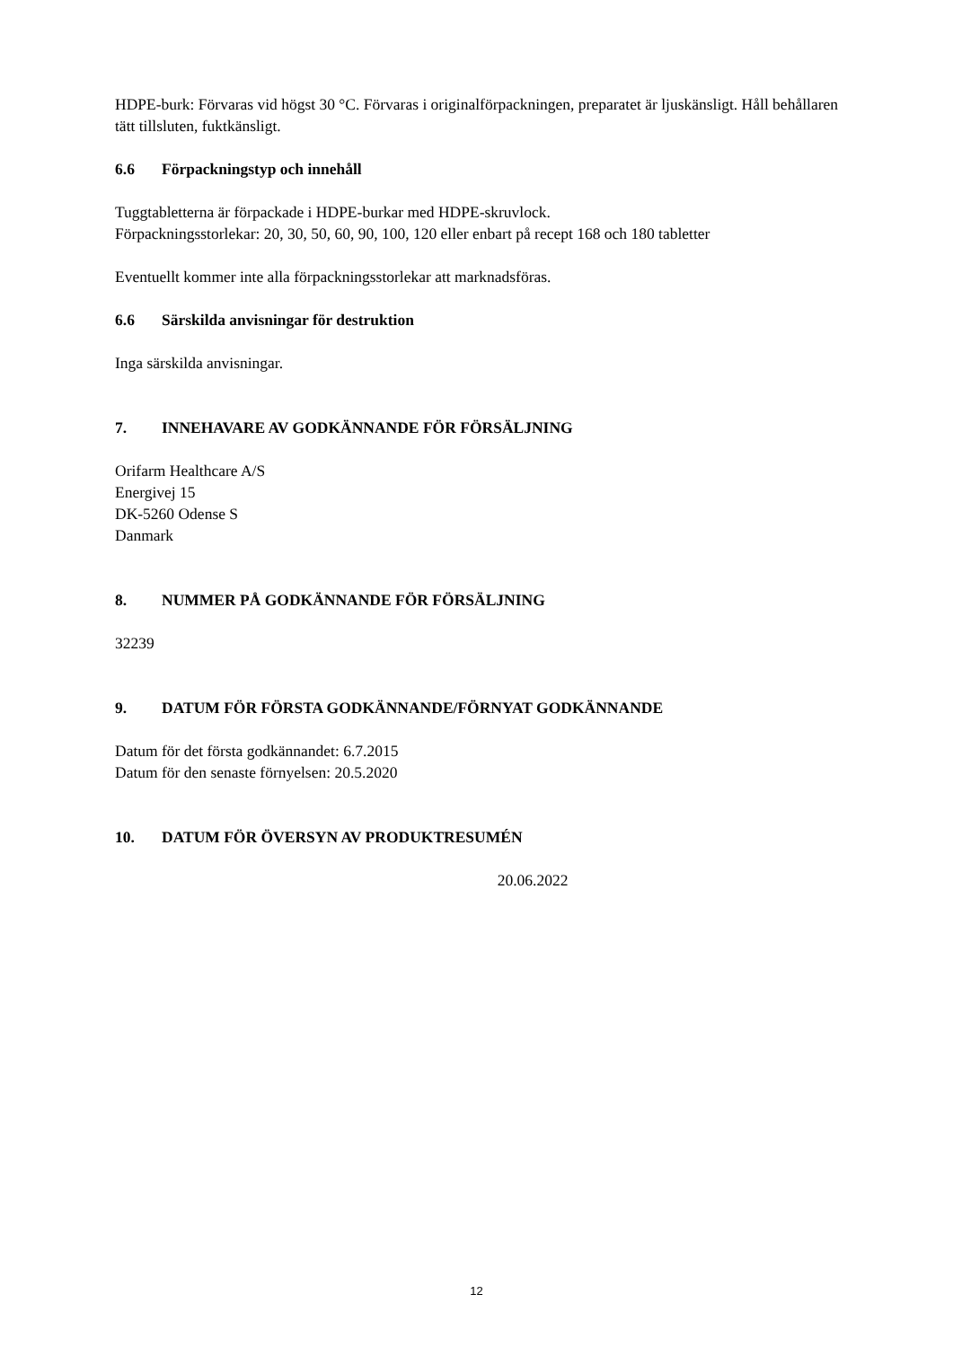HDPE-burk: Förvaras vid högst 30 °C. Förvaras i originalförpackningen, preparatet är ljuskänsligt. Håll behållaren tätt tillsluten, fuktkänsligt.
6.6 Förpackningstyp och innehåll
Tuggtabletterna är förpackade i HDPE-burkar med HDPE-skruvlock.
Förpackningsstorlekar: 20, 30, 50, 60, 90, 100, 120 eller enbart på recept 168 och 180 tabletter
Eventuellt kommer inte alla förpackningsstorlekar att marknadsföras.
6.6 Särskilda anvisningar för destruktion
Inga särskilda anvisningar.
7. INNEHAVARE AV GODKÄNNANDE FÖR FÖRSÄLJNING
Orifarm Healthcare A/S
Energivej 15
DK-5260 Odense S
Danmark
8. NUMMER PÅ GODKÄNNANDE FÖR FÖRSÄLJNING
32239
9. DATUM FÖR FÖRSTA GODKÄNNANDE/FÖRNYAT GODKÄNNANDE
Datum för det första godkännandet: 6.7.2015
Datum för den senaste förnyelsen: 20.5.2020
10. DATUM FÖR ÖVERSYN AV PRODUKTRESUMÉN
20.06.2022
12